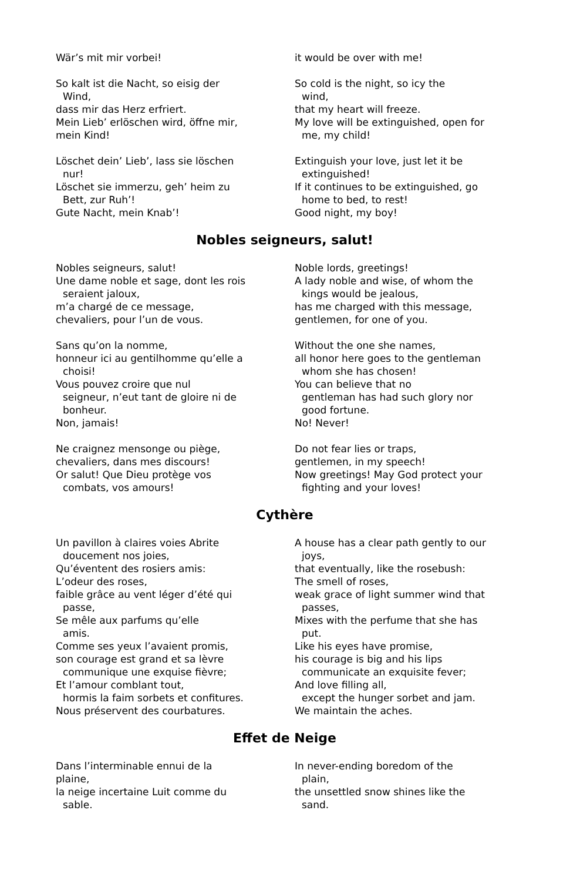Wär’s mit mir vorbei! it would be over with me!
So kalt ist die Nacht, so eisig der
Wind,
dass mir das Herz erfriert.
Mein Lieb’ erlöschen wird, öffne mir,
mein Kind!
So cold is the night, so icy the
wind,
that my heart will freeze.
My love will be extinguished, open for
me, my child!
Löschet dein’ Lieb’, lass sie löschen
nur!
Löschet sie immerzu, geh’ heim zu
Bett, zur Ruh’!
Gute Nacht, mein Knab’!
Extinguish your love, just let it be
extinguished!
If it continues to be extinguished, go
home to bed, to rest!
Good night, my boy!
Nobles seigneurs, salut!
Nobles seigneurs, salut!
Une dame noble et sage, dont les rois
seraient jaloux,
m’a chargé de ce message,
chevaliers, pour l’un de vous.
Noble lords, greetings!
A lady noble and wise, of whom the
kings would be jealous,
has me charged with this message,
gentlemen, for one of you.
Sans qu’on la nomme,
honneur ici au gentilhomme qu’elle a
choisi!
Vous pouvez croire que nul
seigneur, n’eut tant de gloire ni de
bonheur.
Non, jamais!
Without the one she names,
all honor here goes to the gentleman
whom she has chosen!
You can believe that no
gentleman has had such glory nor
good fortune.
No! Never!
Ne craignez mensonge ou piège,
chevaliers, dans mes discours!
Or salut! Que Dieu protège vos
combats, vos amours!
Do not fear lies or traps,
gentlemen, in my speech!
Now greetings! May God protect your
fighting and your loves!
Cythère
Un pavillon à claires voies Abrite
doucement nos joies,
Qu’éventent des rosiers amis:
L’odeur des roses,
faible grâce au vent léger d’été qui
passe,
Se mêle aux parfums qu’elle
amis.
Comme ses yeux l’avaient promis,
son courage est grand et sa lèvre
communique une exquise fièvre;
Et l’amour comblant tout,
hormis la faim sorbets et confitures.
Nous préservent des courbatures.
A house has a clear path gently to our
joys,
that eventually, like the rosebush:
The smell of roses,
weak grace of light summer wind that
passes,
Mixes with the perfume that she has
put.
Like his eyes have promise,
his courage is big and his lips
communicate an exquisite fever;
And love filling all,
except the hunger sorbet and jam.
We maintain the aches.
Effet de Neige
Dans l’interminable ennui de la
plaine,
la neige incertaine Luit comme du
sable.
In never-ending boredom of the
plain,
the unsettled snow shines like the
sand.